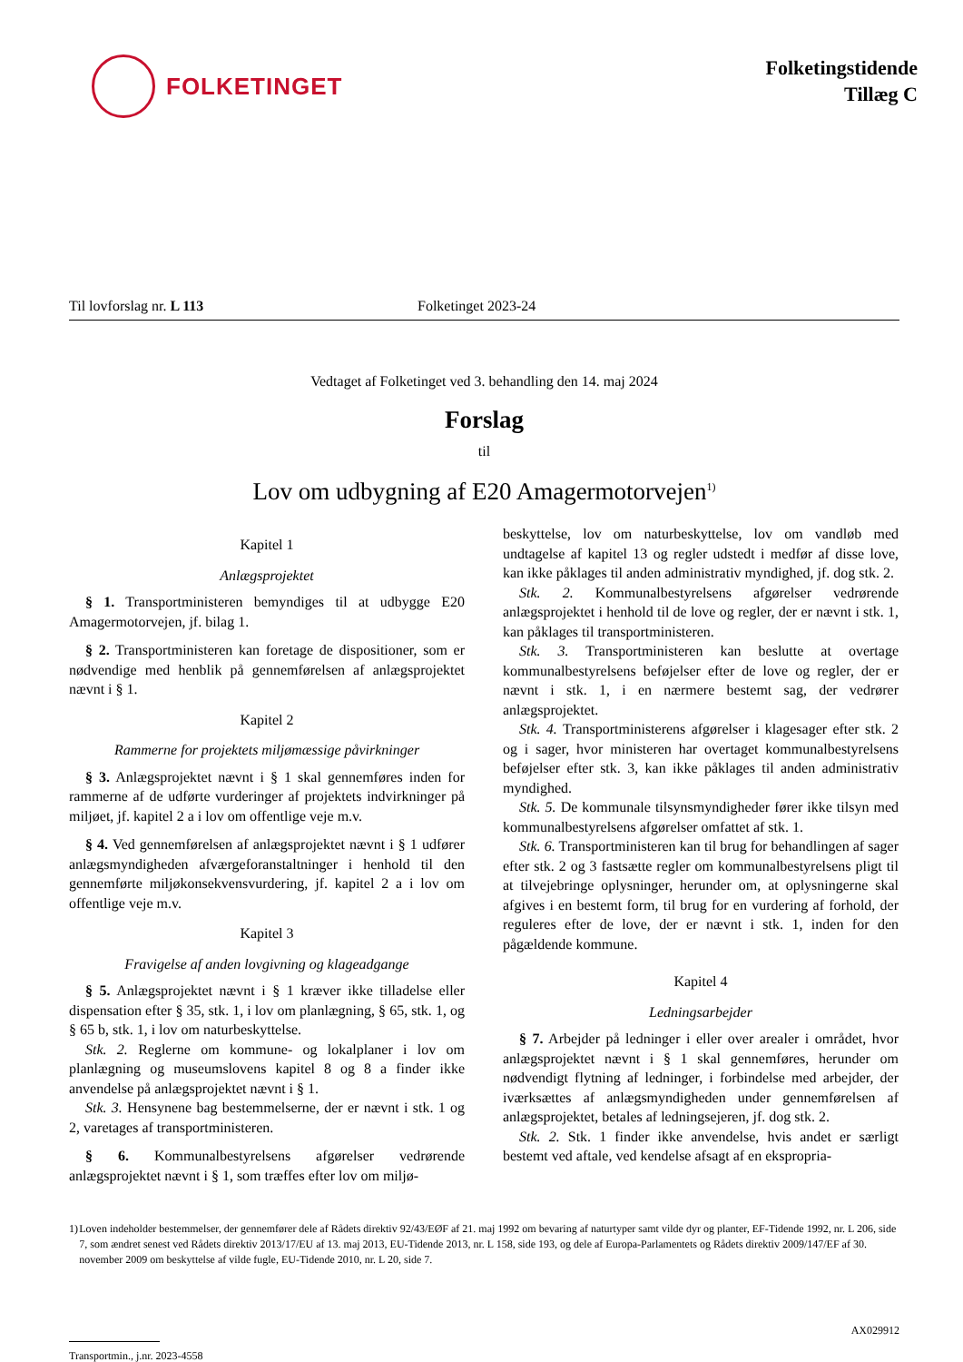FOLKETINGET
Folketingstidende
Tillæg C
Til lovforslag nr. L 113 Folketinget 2023-24
Vedtaget af Folketinget ved 3. behandling den 14. maj 2024
Forslag
til
Lov om udbygning af E20 Amagermotorvejen<sup>1)</sup>
Kapitel 1
Anlægsprojektet
§ 1. Transportministeren bemyndiges til at udbygge E20 Amagermotorvejen, jf. bilag 1.
§ 2. Transportministeren kan foretage de dispositioner, som er nødvendige med henblik på gennemførelsen af anlægsprojektet nævnt i § 1.
Kapitel 2
Rammerne for projektets miljømæssige påvirkninger
§ 3. Anlægsprojektet nævnt i § 1 skal gennemføres inden for rammerne af de udførte vurderinger af projektets indvirkninger på miljøet, jf. kapitel 2 a i lov om offentlige veje m.v.
§ 4. Ved gennemførelsen af anlægsprojektet nævnt i § 1 udfører anlægsmyndigheden afværgeforanstaltninger i henhold til den gennemførte miljøkonsekvensvurdering, jf. kapitel 2 a i lov om offentlige veje m.v.
Kapitel 3
Fravigelse af anden lovgivning og klageadgange
§ 5. Anlægsprojektet nævnt i § 1 kræver ikke tilladelse eller dispensation efter § 35, stk. 1, i lov om planlægning, § 65, stk. 1, og § 65 b, stk. 1, i lov om naturbeskyttelse.
Stk. 2. Reglerne om kommune- og lokalplaner i lov om planlægning og museumslovens kapitel 8 og 8 a finder ikke anvendelse på anlægsprojektet nævnt i § 1.
Stk. 3. Hensynene bag bestemmelserne, der er nævnt i stk. 1 og 2, varetages af transportministeren.
§ 6. Kommunalbestyrelsens afgørelser vedrørende anlægsprojektet nævnt i § 1, som træffes efter lov om miljø-
beskyttelse, lov om naturbeskyttelse, lov om vandløb med undtagelse af kapitel 13 og regler udstedt i medfør af disse love, kan ikke påklages til anden administrativ myndighed, jf. dog stk. 2.
Stk. 2. Kommunalbestyrelsens afgørelser vedrørende anlægsprojektet i henhold til de love og regler, der er nævnt i stk. 1, kan påklages til transportministeren.
Stk. 3. Transportministeren kan beslutte at overtage kommunalbestyrelsens beføjelser efter de love og regler, der er nævnt i stk. 1, i en nærmere bestemt sag, der vedrører anlægsprojektet.
Stk. 4. Transportministerens afgørelser i klagesager efter stk. 2 og i sager, hvor ministeren har overtaget kommunalbestyrelsens beføjelser efter stk. 3, kan ikke påklages til anden administrativ myndighed.
Stk. 5. De kommunale tilsynsmyndigheder fører ikke tilsyn med kommunalbestyrelsens afgørelser omfattet af stk. 1.
Stk. 6. Transportministeren kan til brug for behandlingen af sager efter stk. 2 og 3 fastsætte regler om kommunalbestyrelsens pligt til at tilvejebringe oplysninger, herunder om, at oplysningerne skal afgives i en bestemt form, til brug for en vurdering af forhold, der reguleres efter de love, der er nævnt i stk. 1, inden for den pågældende kommune.
Kapitel 4
Ledningsarbejder
§ 7. Arbejder på ledninger i eller over arealer i området, hvor anlægsprojektet nævnt i § 1 skal gennemføres, herunder om nødvendigt flytning af ledninger, i forbindelse med arbejder, der iværksættes af anlægsmyndigheden under gennemførelsen af anlægsprojektet, betales af ledningsejeren, jf. dog stk. 2.
Stk. 2. Stk. 1 finder ikke anvendelse, hvis andet er særligt bestemt ved aftale, ved kendelse afsagt af en ekspropria-
1) Loven indeholder bestemmelser, der gennemfører dele af Rådets direktiv 92/43/EØF af 21. maj 1992 om bevaring af naturtyper samt vilde dyr og planter, EF-Tidende 1992, nr. L 206, side 7, som ændret senest ved Rådets direktiv 2013/17/EU af 13. maj 2013, EU-Tidende 2013, nr. L 158, side 193, og dele af Europa-Parlamentets og Rådets direktiv 2009/147/EF af 30. november 2009 om beskyttelse af vilde fugle, EU-Tidende 2010, nr. L 20, side 7.
AX029912
Transportmin., j.nr. 2023-4558